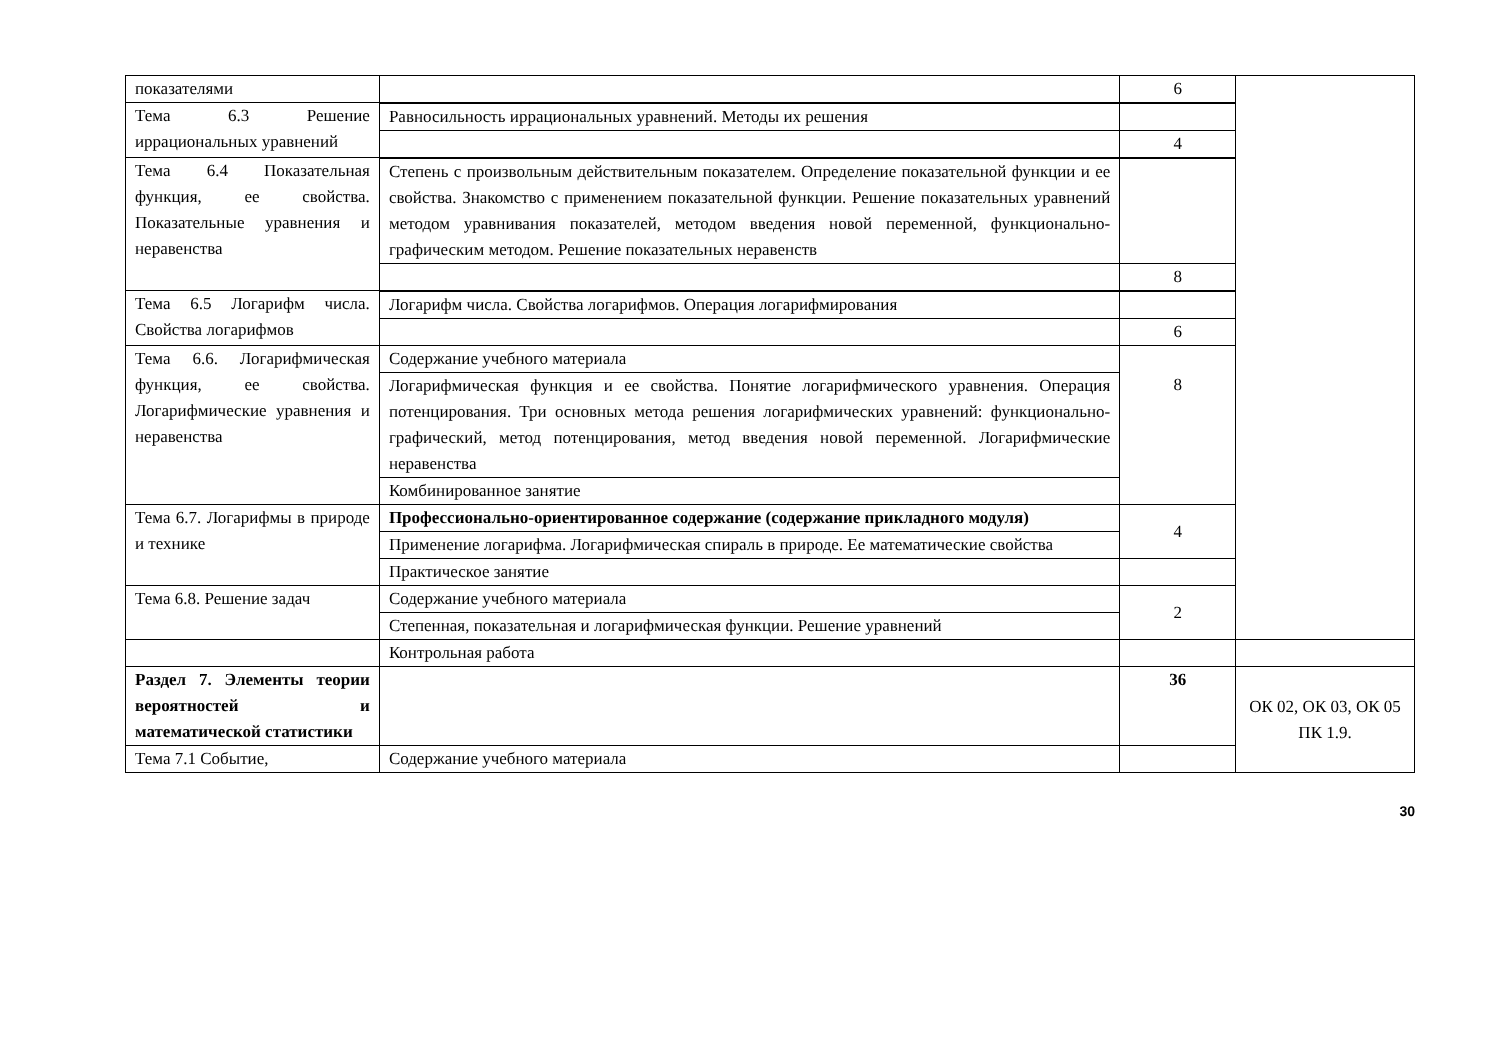| показателями | | 6 | |
| Тема 6.3 Решение иррациональных уравнений | | | |
| | Равносильность иррациональных уравнений. Методы их решения | | |
| | | 4 | |
| Тема 6.4 Показательная функция, ее свойства. Показательные уравнения и неравенства | | | |
| | Степень с произвольным действительным показателем. Определение показательной функции и ее свойства. Знакомство с применением показательной функции. Решение показательных уравнений методом уравнивания показателей, методом введения новой переменной, функционально-графическим методом. Решение показательных неравенств | | |
| | | 8 | |
| Тема 6.5 Логарифм числа. Свойства логарифмов | | | |
| | Логарифм числа. Свойства логарифмов. Операция логарифмирования | | |
| | | 6 | |
| Тема 6.6. Логарифмическая функция, ее свойства. Логарифмические уравнения и неравенства | Содержание учебного материала | 8 | |
| | Логарифмическая функция и ее свойства. Понятие логарифмического уравнения. Операция потенцирования. Три основных метода решения логарифмических уравнений: функционально-графический, метод потенцирования, метод введения новой переменной. Логарифмические неравенства | | |
| | Комбинированное занятие | | |
| Тема 6.7. Логарифмы в природе и технике | Профессионально-ориентированное содержание (содержание прикладного модуля) | 4 | |
| | Применение логарифма. Логарифмическая спираль в природе. Ее математические свойства | | |
| | Практическое занятие | | |
| Тема 6.8. Решение задач | Содержание учебного материала | 2 | |
| | Степенная, показательная и логарифмическая функции. Решение уравнений | | |
| | Контрольная работа | | |
| Раздел 7. Элементы теории вероятностей и математической статистики | | 36 | ОК 02, ОК 03, ОК 05 ПК 1.9. |
| Тема 7.1 Событие, | Содержание учебного материала | | |
30